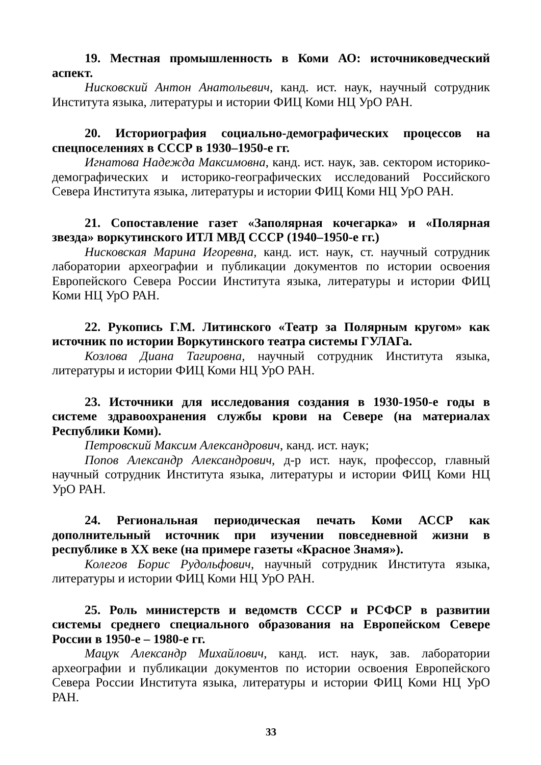19. Местная промышленность в Коми АО: источниковедческий аспект.
Нисковский Антон Анатольевич, канд. ист. наук, научный сотрудник Института языка, литературы и истории ФИЦ Коми НЦ УрО РАН.
20. Историография социально-демографических процессов на спецпоселениях в СССР в 1930–1950-е гг.
Игнатова Надежда Максимовна, канд. ист. наук, зав. сектором историко-демографических и историко-географических исследований Российского Севера Института языка, литературы и истории ФИЦ Коми НЦ УрО РАН.
21. Сопоставление газет «Заполярная кочегарка» и «Полярная звезда» воркутинского ИТЛ МВД СССР (1940–1950-е гг.)
Нисковская Марина Игоревна, канд. ист. наук, ст. научный сотрудник лаборатории археографии и публикации документов по истории освоения Европейского Севера России Института языка, литературы и истории ФИЦ Коми НЦ УрО РАН.
22. Рукопись Г.М. Литинского «Театр за Полярным кругом» как источник по истории Воркутинского театра системы ГУЛАГа.
Козлова Диана Тагировна, научный сотрудник Института языка, литературы и истории ФИЦ Коми НЦ УрО РАН.
23. Источники для исследования создания в 1930-1950-е годы в системе здравоохранения службы крови на Севере (на материалах Республики Коми).
Петровский Максим Александрович, канд. ист. наук;
Попов Александр Александрович, д-р ист. наук, профессор, главный научный сотрудник Института языка, литературы и истории ФИЦ Коми НЦ УрО РАН.
24. Региональная периодическая печать Коми АССР как дополнительный источник при изучении повседневной жизни в республике в XX веке (на примере газеты «Красное Знамя»).
Колегов Борис Рудольфович, научный сотрудник Института языка, литературы и истории ФИЦ Коми НЦ УрО РАН.
25. Роль министерств и ведомств СССР и РСФСР в развитии системы среднего специального образования на Европейском Севере России в 1950-е – 1980-е гг.
Мацук Александр Михайлович, канд. ист. наук, зав. лаборатории археографии и публикации документов по истории освоения Европейского Севера России Института языка, литературы и истории ФИЦ Коми НЦ УрО РАН.
33